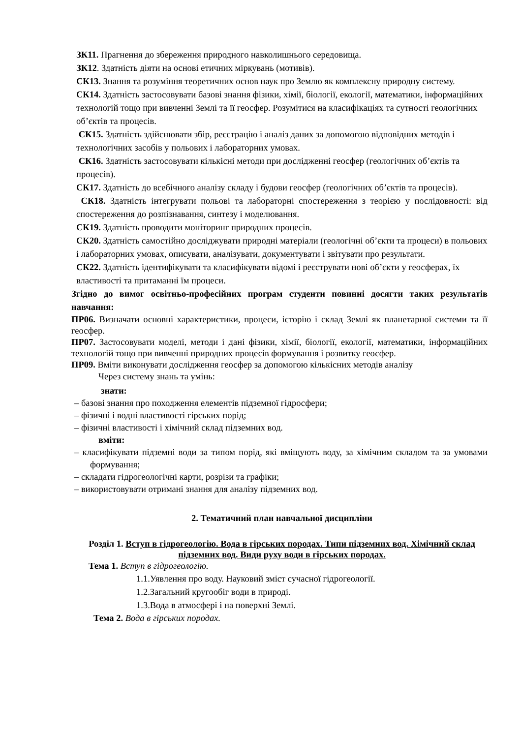ЗК11. Прагнення до збереження природного навколишнього середовища.
ЗК12. Здатність діяти на основі етичних міркувань (мотивів).
СК13. Знання та розуміння теоретичних основ наук про Землю як комплексну природну систему.
СК14. Здатність застосовувати базові знання фізики, хімії, біології, екології, математики, інформаційних технологій тощо при вивченні Землі та її геосфер. Розумітися на класифікаціях та сутності геологічних об’єктів та процесів.
СК15. Здатність здійснювати збір, реєстрацію і аналіз даних за допомогою відповідних методів і технологічних засобів у польових і лабораторних умовах.
СК16. Здатність застосовувати кількісні методи при дослідженні геосфер (геологічних об’єктів та процесів).
СК17. Здатність до всебічного аналізу складу і будови геосфер (геологічних об’єктів та процесів).
СК18. Здатність інтегрувати польові та лабораторні спостереження з теорією у послідовності: від спостереження до розпізнавання, синтезу і моделювання.
СК19. Здатність проводити моніторинг природних процесів.
СК20. Здатність самостійно досліджувати природні матеріали (геологічні об’єкти та процеси) в польових і лабораторних умовах, описувати, аналізувати, документувати і звітувати про результати.
СК22. Здатність ідентифікувати та класифікувати відомі і реєструвати нові об’єкти у геосферах, їх властивості та притаманні їм процеси.
Згідно до вимог освітньо-професійних програм студенти повинні досягти таких результатів навчання:
ПР06. Визначати основні характеристики, процеси, історію і склад Землі як планетарної системи та її геосфер.
ПР07. Застосовувати моделі, методи і дані фізики, хімії, біології, екології, математики, інформаційних технологій тощо при вивченні природних процесів формування і розвитку геосфер.
ПР09. Вміти виконувати дослідження геосфер за допомогою кількісних методів аналізу
Через систему знань та умінь:
знати:
– базові знання про походження елементів підземної гідросфери;
– фізичні і водні властивості гірських порід;
– фізичні властивості і хімічний склад підземних вод.
вміти:
– класифікувати підземні води за типом порід, які вміщують воду, за хімічним складом та за умовами формування;
– складати гідрогеологічні карти, розрізи та графіки;
– використовувати отримані знання для аналізу підземних вод.
2. Тематичний план навчальної дисципліни
Розділ 1. Вступ в гідрогеологію. Вода в гірських породах. Типи підземних вод. Хімічний склад підземних вод. Види руху води в гірських породах.
Тема 1. Вступ в гідрогеологію.
1.1.Уявлення про воду. Науковий зміст сучасної гідрогеології.
1.2.Загальний кругообіг води в природі.
1.3.Вода в атмосфері і на поверхні Землі.
Тема 2. Вода в гірських породах.